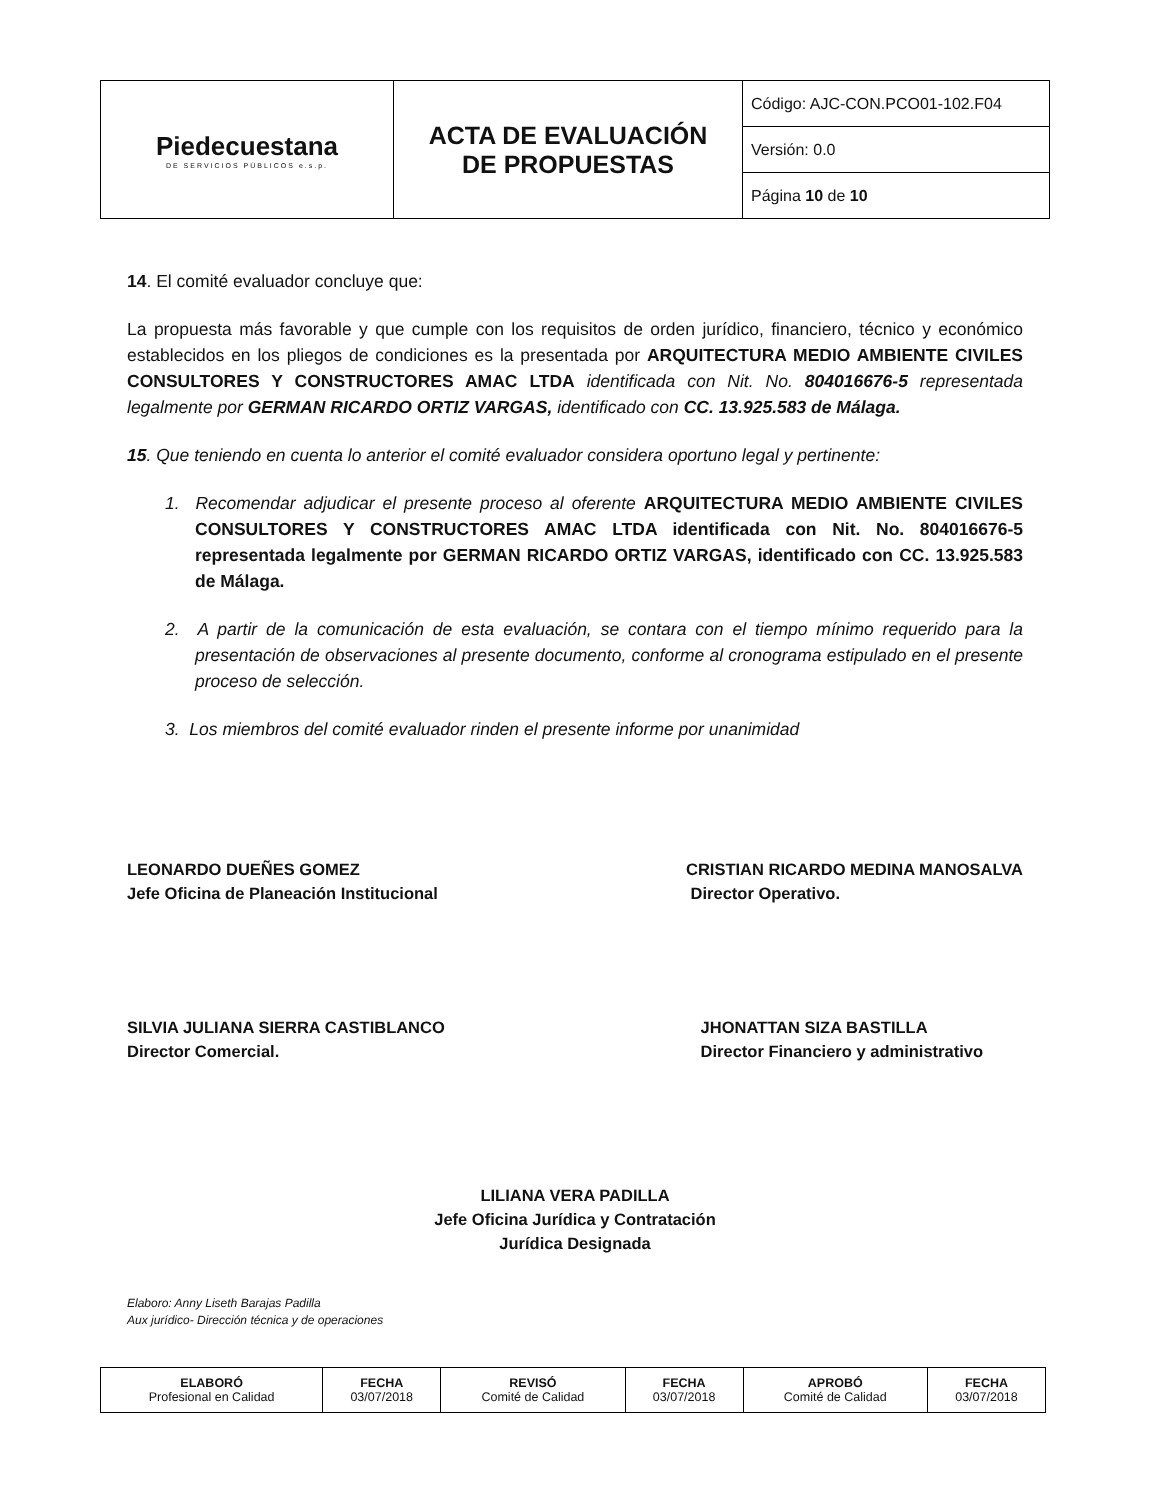| Piedecuestana DE SERVICIOS PÚBLICOS e.s.p. | ACTA DE EVALUACIÓN DE PROPUESTAS | Código: AJC-CON.PCO01-102.F04 |
| | | Versión: 0.0 |
| | | Página 10 de 10 |
14. El comité evaluador concluye que:
La propuesta más favorable y que cumple con los requisitos de orden jurídico, financiero, técnico y económico establecidos en los pliegos de condiciones es la presentada por ARQUITECTURA MEDIO AMBIENTE CIVILES CONSULTORES Y CONSTRUCTORES AMAC LTDA identificada con Nit. No. 804016676-5 representada legalmente por GERMAN RICARDO ORTIZ VARGAS, identificado con CC. 13.925.583 de Málaga.
15. Que teniendo en cuenta lo anterior el comité evaluador considera oportuno legal y pertinente:
1. Recomendar adjudicar el presente proceso al oferente ARQUITECTURA MEDIO AMBIENTE CIVILES CONSULTORES Y CONSTRUCTORES AMAC LTDA identificada con Nit. No. 804016676-5 representada legalmente por GERMAN RICARDO ORTIZ VARGAS, identificado con CC. 13.925.583 de Málaga.
2. A partir de la comunicación de esta evaluación, se contara con el tiempo mínimo requerido para la presentación de observaciones al presente documento, conforme al cronograma estipulado en el presente proceso de selección.
3. Los miembros del comité evaluador rinden el presente informe por unanimidad
LEONARDO DUEÑES GOMEZ
Jefe Oficina de Planeación Institucional
CRISTIAN RICARDO MEDINA MANOSALVA
Director Operativo.
SILVIA JULIANA SIERRA CASTIBLANCO
Director Comercial.
JHONATTAN SIZA BASTILLA
Director Financiero y administrativo
LILIANA VERA PADILLA
Jefe Oficina Jurídica y Contratación
Jurídica Designada
Elaboro: Anny Liseth Barajas Padilla
Aux jurídico- Dirección técnica y de operaciones
| ELABORÓ Profesional en Calidad | FECHA 03/07/2018 | REVISÓ Comité de Calidad | FECHA 03/07/2018 | APROBÓ Comité de Calidad | FECHA 03/07/2018 |